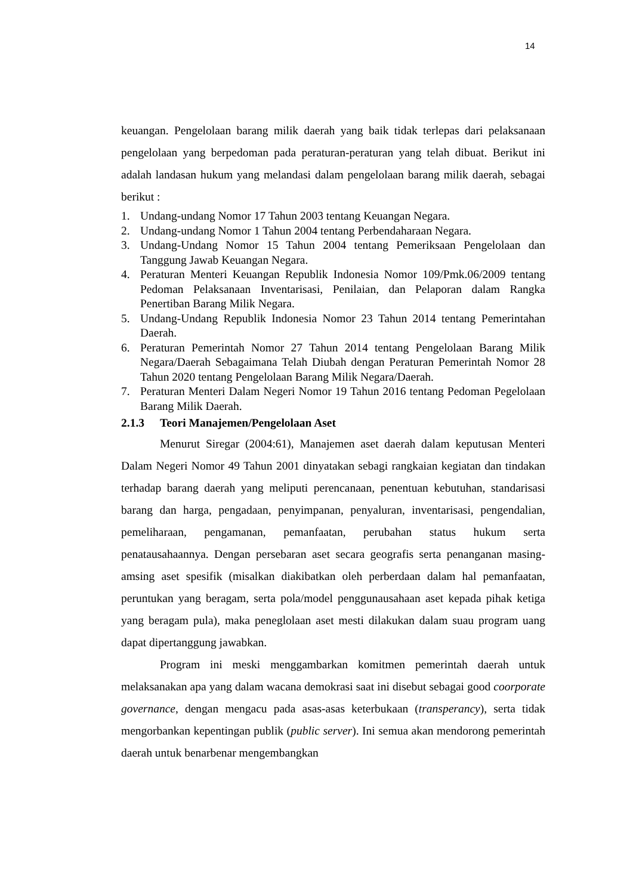14
keuangan. Pengelolaan barang milik daerah yang baik tidak terlepas dari pelaksanaan pengelolaan yang berpedoman pada peraturan-peraturan yang telah dibuat. Berikut ini adalah landasan hukum yang melandasi dalam pengelolaan barang milik daerah, sebagai berikut :
1. Undang-undang Nomor 17 Tahun 2003 tentang Keuangan Negara.
2. Undang-undang Nomor 1 Tahun 2004 tentang Perbendaharaan Negara.
3. Undang-Undang Nomor 15 Tahun 2004 tentang Pemeriksaan Pengelolaan dan Tanggung Jawab Keuangan Negara.
4. Peraturan Menteri Keuangan Republik Indonesia Nomor 109/Pmk.06/2009 tentang Pedoman Pelaksanaan Inventarisasi, Penilaian, dan Pelaporan dalam Rangka Penertiban Barang Milik Negara.
5. Undang-Undang Republik Indonesia Nomor 23 Tahun 2014 tentang Pemerintahan Daerah.
6. Peraturan Pemerintah Nomor 27 Tahun 2014 tentang Pengelolaan Barang Milik Negara/Daerah Sebagaimana Telah Diubah dengan Peraturan Pemerintah Nomor 28 Tahun 2020 tentang Pengelolaan Barang Milik Negara/Daerah.
7. Peraturan Menteri Dalam Negeri Nomor 19 Tahun 2016 tentang Pedoman Pegelolaan Barang Milik Daerah.
2.1.3 Teori Manajemen/Pengelolaan Aset
Menurut Siregar (2004:61), Manajemen aset daerah dalam keputusan Menteri Dalam Negeri Nomor 49 Tahun 2001 dinyatakan sebagi rangkaian kegiatan dan tindakan terhadap barang daerah yang meliputi perencanaan, penentuan kebutuhan, standarisasi barang dan harga, pengadaan, penyimpanan, penyaluran, inventarisasi, pengendalian, pemeliharaan, pengamanan, pemanfaatan, perubahan status hukum serta penatausahaannya. Dengan persebaran aset secara geografis serta penanganan masing-amsing aset spesifik (misalkan diakibatkan oleh perberdaan dalam hal pemanfaatan, peruntukan yang beragam, serta pola/model penggunausahaan aset kepada pihak ketiga yang beragam pula), maka peneglolaan aset mesti dilakukan dalam suau program uang dapat dipertanggung jawabkan.
Program ini meski menggambarkan komitmen pemerintah daerah untuk melaksanakan apa yang dalam wacana demokrasi saat ini disebut sebagai good coorporate governance, dengan mengacu pada asas-asas keterbukaan (transperancy), serta tidak mengorbankan kepentingan publik (public server). Ini semua akan mendorong pemerintah daerah untuk benarbenar mengembangkan